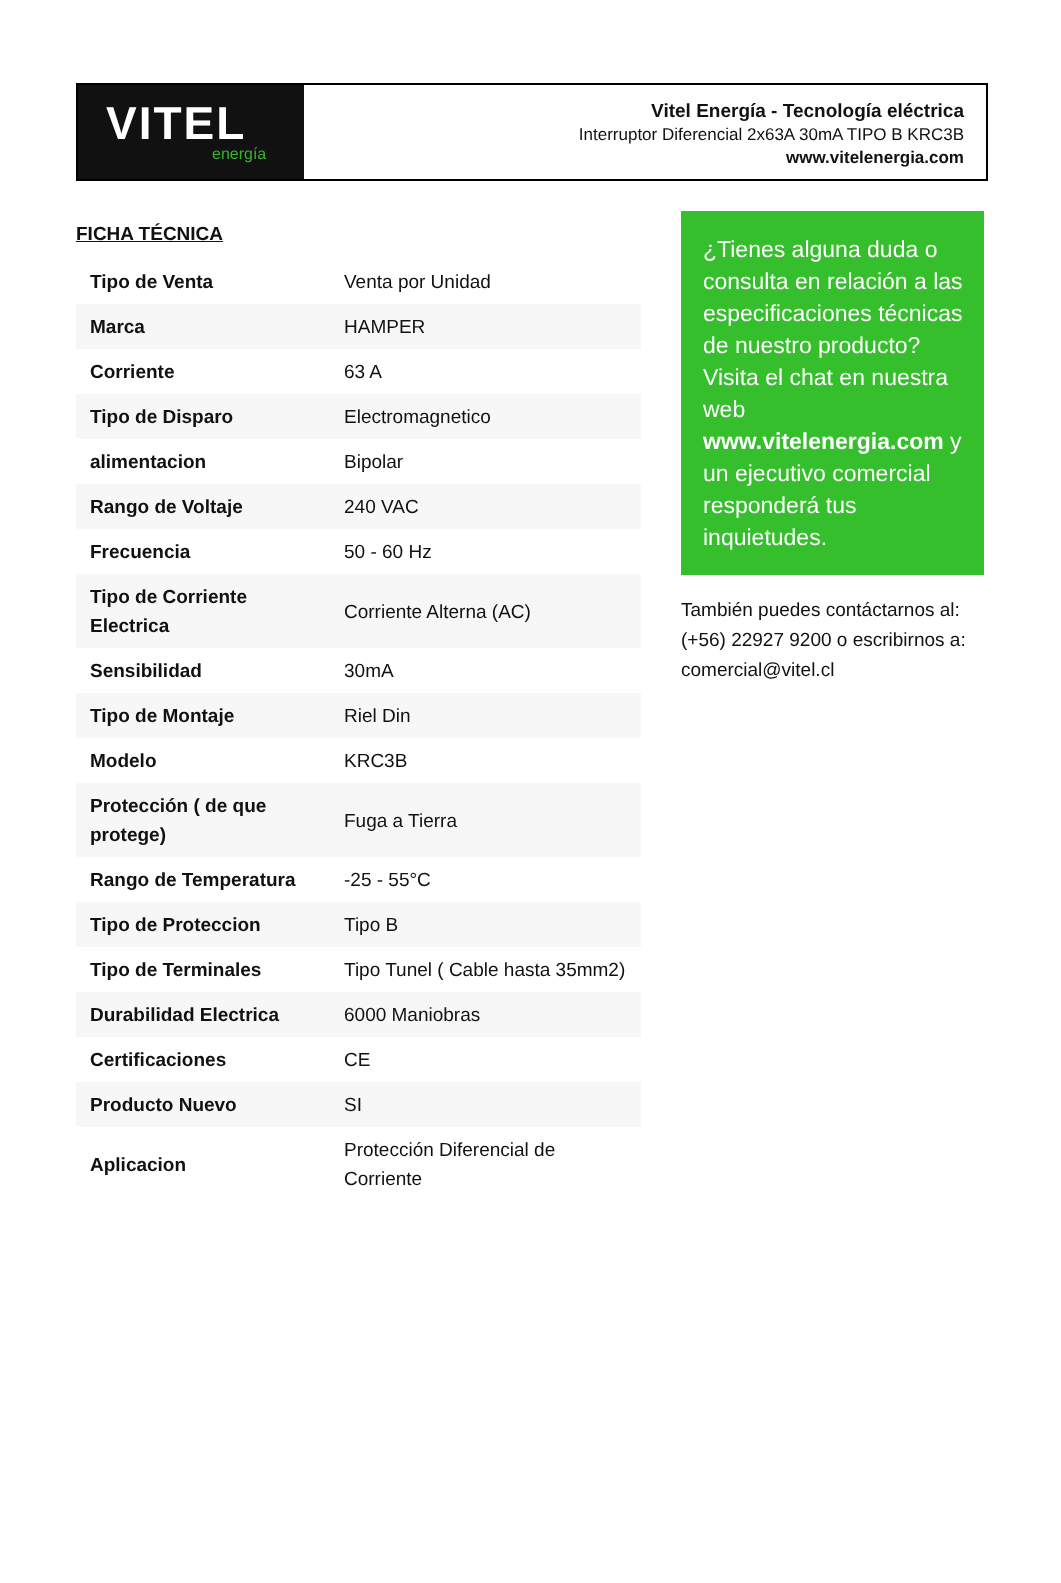VITEL
energía
Vitel Energía - Tecnología eléctrica
Interruptor Diferencial 2x63A 30mA TIPO B KRC3B
www.vitelenergia.com
FICHA TÉCNICA
| Tipo de Venta | Venta por Unidad |
| Marca | HAMPER |
| Corriente | 63 A |
| Tipo de Disparo | Electromagnetico |
| alimentacion | Bipolar |
| Rango de Voltaje | 240 VAC |
| Frecuencia | 50 - 60 Hz |
| Tipo de Corriente Electrica | Corriente Alterna (AC) |
| Sensibilidad | 30mA |
| Tipo de Montaje | Riel Din |
| Modelo | KRC3B |
| Protección ( de que protege) | Fuga a Tierra |
| Rango de Temperatura | -25 - 55°C |
| Tipo de Proteccion | Tipo B |
| Tipo de Terminales | Tipo Tunel ( Cable hasta 35mm2) |
| Durabilidad Electrica | 6000 Maniobras |
| Certificaciones | CE |
| Producto Nuevo | SI |
| Aplicacion | Protección Diferencial de Corriente |
¿Tienes alguna duda o consulta en relación a las especificaciones técnicas de nuestro producto? Visita el chat en nuestra web www.vitelenergia.com y un ejecutivo comercial responderá tus inquietudes.
También puedes contáctarnos al: (+56) 22927 9200 o escribirnos a: comercial@vitel.cl